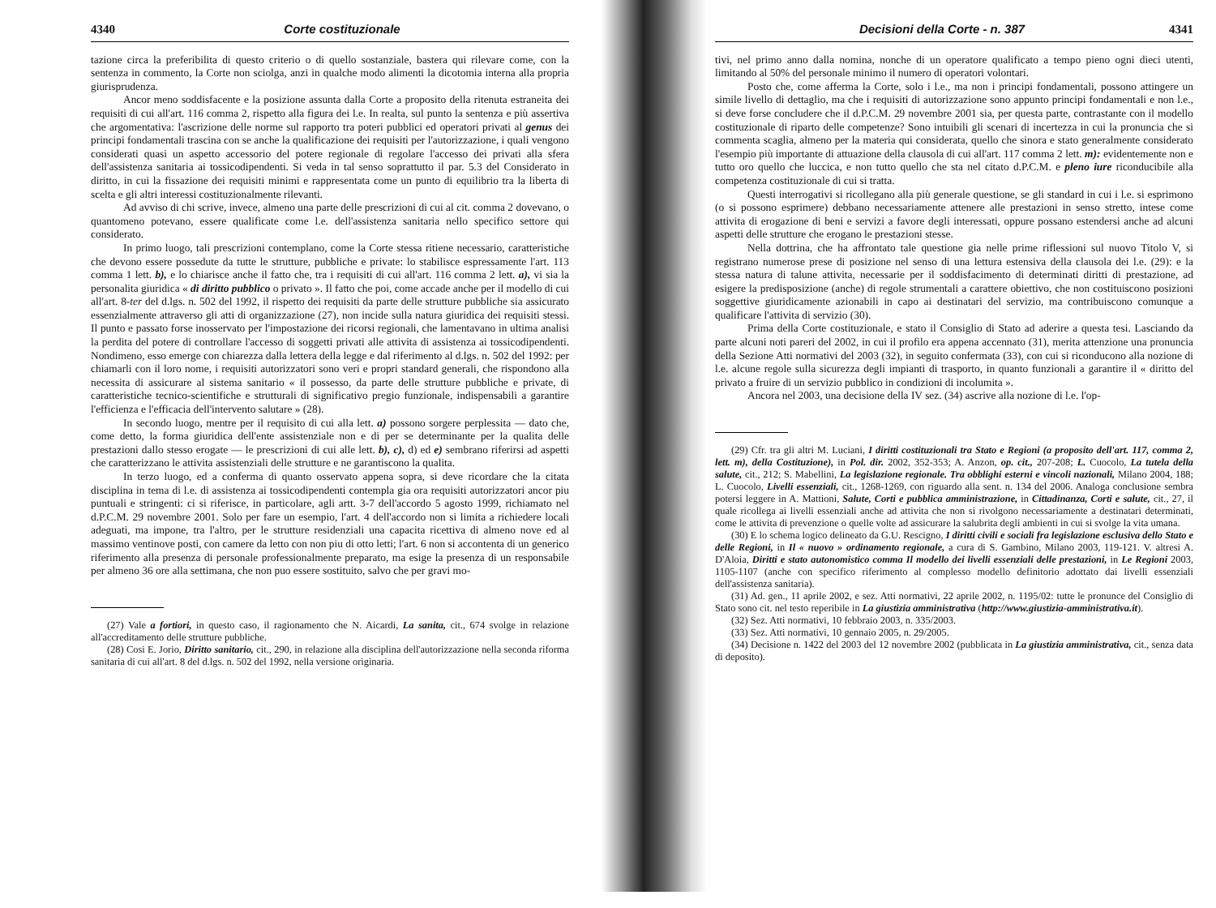4340 Corte costituzionale
tazione circa la preferibilita di questo criterio o di quello sostanziale, bastera qui rilevare come, con la sentenza in commento, la Corte non sciolga, anzi in qualche modo alimenti la dicotomia interna alla propria giurisprudenza.
Ancor meno soddisfacente e la posizione assunta dalla Corte a proposito della ritenuta estraneita dei requisiti di cui all'art. 116 comma 2, rispetto alla figura dei l.e. In realta, sul punto la sentenza e più assertiva che argomentativa: l'ascrizione delle norme sul rapporto tra poteri pubblici ed operatori privati al genus dei principi fondamentali trascina con se anche la qualificazione dei requisiti per l'autorizzazione, i quali vengono considerati quasi un aspetto accessorio del potere regionale di regolare l'accesso dei privati alla sfera dell'assistenza sanitaria ai tossicodipendenti. Si veda in tal senso soprattutto il par. 5.3 del Considerato in diritto, in cui la fissazione dei requisiti minimi e rappresentata come un punto di equilibrio tra la liberta di scelta e gli altri interessi costituzionalmente rilevanti.
Ad avviso di chi scrive, invece, almeno una parte delle prescrizioni di cui al cit. comma 2 dovevano, o quantomeno potevano, essere qualificate come l.e. dell'assistenza sanitaria nello specifico settore qui considerato.
In primo luogo, tali prescrizioni contemplano, come la Corte stessa ritiene necessario, caratteristiche che devono essere possedute da tutte le strutture, pubbliche e private: lo stabilisce espressamente l'art. 113 comma 1 lett. b), e lo chiarisce anche il fatto che, tra i requisiti di cui all'art. 116 comma 2 lett. a), vi sia la personalita giuridica « di diritto pubblico o privato ». Il fatto che poi, come accade anche per il modello di cui all'art. 8-ter del d.lgs. n. 502 del 1992, il rispetto dei requisiti da parte delle strutture pubbliche sia assicurato essenzialmente attraverso gli atti di organizzazione (27), non incide sulla natura giuridica dei requisiti stessi. Il punto e passato forse inosservato per l'impostazione dei ricorsi regionali, che lamentavano in ultima analisi la perdita del potere di controllare l'accesso di soggetti privati alle attivita di assistenza ai tossicodipendenti. Nondimeno, esso emerge con chiarezza dalla lettera della legge e dal riferimento al d.lgs. n. 502 del 1992: per chiamarli con il loro nome, i requisiti autorizzatori sono veri e propri standard generali, che rispondono alla necessita di assicurare al sistema sanitario « il possesso, da parte delle strutture pubbliche e private, di caratteristiche tecnico-scientifiche e strutturali di significativo pregio funzionale, indispensabili a garantire l'efficienza e l'efficacia dell'intervento salutare » (28).
In secondo luogo, mentre per il requisito di cui alla lett. a) possono sorgere perplessita — dato che, come detto, la forma giuridica dell'ente assistenziale non e di per se determinante per la qualita delle prestazioni dallo stesso erogate — le prescrizioni di cui alle lett. b), c), d) ed e) sembrano riferirsi ad aspetti che caratterizzano le attivita assistenziali delle strutture e ne garantiscono la qualita.
In terzo luogo, ed a conferma di quanto osservato appena sopra, si deve ricordare che la citata disciplina in tema di l.e. di assistenza ai tossicodipendenti contempla gia ora requisiti autorizzatori ancor piu puntuali e stringenti: ci si riferisce, in particolare, agli artt. 3-7 dell'accordo 5 agosto 1999, richiamato nel d.P.C.M. 29 novembre 2001. Solo per fare un esempio, l'art. 4 dell'accordo non si limita a richiedere locali adeguati, ma impone, tra l'altro, per le strutture residenziali una capacita ricettiva di almeno nove ed al massimo ventinove posti, con camere da letto con non piu di otto letti; l'art. 6 non si accontenta di un generico riferimento alla presenza di personale professionalmente preparato, ma esige la presenza di un responsabile per almeno 36 ore alla settimana, che non puo essere sostituito, salvo che per gravi mo-
(27) Vale a fortiori, in questo caso, il ragionamento che N. Aicardi, La sanita, cit., 674 svolge in relazione all'accreditamento delle strutture pubbliche.
(28) Cosi E. Jorio, Diritto sanitario, cit., 290, in relazione alla disciplina dell'autorizzazione nella seconda riforma sanitaria di cui all'art. 8 del d.lgs. n. 502 del 1992, nella versione originaria.
Decisioni della Corte - n. 387 4341
tivi, nel primo anno dalla nomina, nonche di un operatore qualificato a tempo pieno ogni dieci utenti, limitando al 50% del personale minimo il numero di operatori volontari.
Posto che, come afferma la Corte, solo i l.e., ma non i principi fondamentali, possono attingere un simile livello di dettaglio, ma che i requisiti di autorizzazione sono appunto principi fondamentali e non l.e., si deve forse concludere che il d.P.C.M. 29 novembre 2001 sia, per questa parte, contrastante con il modello costituzionale di riparto delle competenze? Sono intuibili gli scenari di incertezza in cui la pronuncia che si commenta scaglia, almeno per la materia qui considerata, quello che sinora e stato generalmente considerato l'esempio più importante di attuazione della clausola di cui all'art. 117 comma 2 lett. m): evidentemente non e tutto oro quello che luccica, e non tutto quello che sta nel citato d.P.C.M. e pleno iure riconducibile alla competenza costituzionale di cui si tratta.
Questi interrogativi si ricollegano alla più generale questione, se gli standard in cui i l.e. si esprimono (o si possono esprimere) debbano necessariamente attenere alle prestazioni in senso stretto, intese come attivita di erogazione di beni e servizi a favore degli interessati, oppure possano estendersi anche ad alcuni aspetti delle strutture che erogano le prestazioni stesse.
Nella dottrina, che ha affrontato tale questione gia nelle prime riflessioni sul nuovo Titolo V, si registrano numerose prese di posizione nel senso di una lettura estensiva della clausola dei l.e. (29): e la stessa natura di talune attivita, necessarie per il soddisfacimento di determinati diritti di prestazione, ad esigere la predisposizione (anche) di regole strumentali a carattere obiettivo, che non costituiscono posizioni soggettive giuridicamente azionabili in capo ai destinatari del servizio, ma contribuiscono comunque a qualificare l'attivita di servizio (30).
Prima della Corte costituzionale, e stato il Consiglio di Stato ad aderire a questa tesi. Lasciando da parte alcuni noti pareri del 2002, in cui il profilo era appena accennato (31), merita attenzione una pronuncia della Sezione Atti normativi del 2003 (32), in seguito confermata (33), con cui si riconducono alla nozione di l.e. alcune regole sulla sicurezza degli impianti di trasporto, in quanto funzionali a garantire il « diritto del privato a fruire di un servizio pubblico in condizioni di incolumita ».
Ancora nel 2003, una decisione della IV sez. (34) ascrive alla nozione di l.e. l'op-
(29) Cfr. tra gli altri M. Luciani, I diritti costituzionali tra Stato e Regioni (a proposito dell'art. 117, comma 2, lett. m), della Costituzione), in Pol. dir. 2002, 352-353; A. Anzon, op. cit., 207-208; L. Cuocolo, La tutela della salute, cit., 212; S. Mabellini, La legislazione regionale. Tra obblighi esterni e vincoli nazionali, Milano 2004, 188; L. Cuocolo, Livelli essenziali, cit., 1268-1269, con riguardo alla sent. n. 134 del 2006. Analoga conclusione sembra potersi leggere in A. Mattioni, Salute, Corti e pubblica amministrazione, in Cittadinanza, Corti e salute, cit., 27, il quale ricollega ai livelli essenziali anche ad attivita che non si rivolgono necessariamente a destinatari determinati, come le attivita di prevenzione o quelle volte ad assicurare la salubrita degli ambienti in cui si svolge la vita umana.
(30) E lo schema logico delineato da G.U. Rescigno, I diritti civili e sociali fra legislazione esclusiva dello Stato e delle Regioni, in Il « nuovo » ordinamento regionale, a cura di S. Gambino, Milano 2003, 119-121. V. altresi A. D'Aloia, Diritti e stato autonomistico comma Il modello dei livelli essenziali delle prestazioni, in Le Regioni 2003, 1105-1107 (anche con specifico riferimento al complesso modello definitorio adottato dai livelli essenziali dell'assistenza sanitaria).
(31) Ad. gen., 11 aprile 2002, e sez. Atti normativi, 22 aprile 2002, n. 1195/02: tutte le pronunce del Consiglio di Stato sono cit. nel testo reperibile in La giustizia amministrativa (http://www.giustizia-amministrativa.it).
(32) Sez. Atti normativi, 10 febbraio 2003, n. 335/2003.
(33) Sez. Atti normativi, 10 gennaio 2005, n. 29/2005.
(34) Decisione n. 1422 del 2003 del 12 novembre 2002 (pubblicata in La giustizia amministrativa, cit., senza data di deposito).